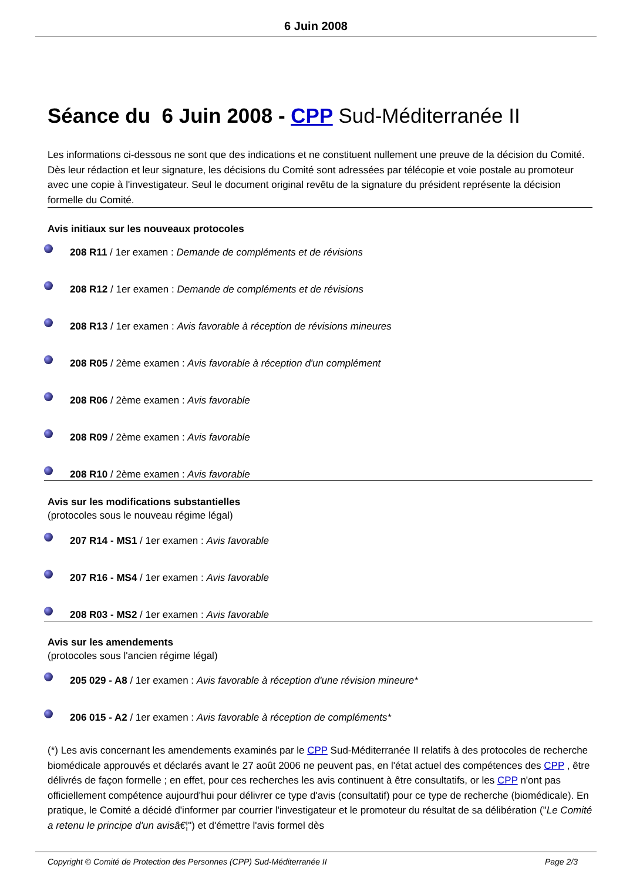6 Juin 2008
Séance du 6 Juin 2008 - CPP Sud-Méditerranée II
Les informations ci-dessous ne sont que des indications et ne constituent nullement une preuve de la décision du Comité. Dès leur rédaction et leur signature, les décisions du Comité sont adressées par télécopie et voie postale au promoteur avec une copie à l'investigateur. Seul le document original revêtu de la signature du président représente la décision formelle du Comité.
Avis initiaux sur les nouveaux protocoles
208 R11 / 1er examen : Demande de compléments et de révisions
208 R12 / 1er examen : Demande de compléments et de révisions
208 R13 / 1er examen : Avis favorable à réception de révisions mineures
208 R05 / 2ème examen : Avis favorable à réception d'un complément
208 R06 / 2ème examen : Avis favorable
208 R09 / 2ème examen : Avis favorable
208 R10 / 2ème examen : Avis favorable
Avis sur les modifications substantielles
(protocoles sous le nouveau régime légal)
207 R14 - MS1 / 1er examen : Avis favorable
207 R16 - MS4 / 1er examen : Avis favorable
208 R03 - MS2 / 1er examen : Avis favorable
Avis sur les amendements
(protocoles sous l'ancien régime légal)
205 029 - A8 / 1er examen : Avis favorable à réception d'une révision mineure*
206 015 - A2 / 1er examen : Avis favorable à réception de compléments*
(*) Les avis concernant les amendements examinés par le CPP Sud-Méditerranée II relatifs à des protocoles de recherche biomédicale approuvés et déclarés avant le 27 août 2006 ne peuvent pas, en l'état actuel des compétences des CPP , être délivrés de façon formelle ; en effet, pour ces recherches les avis continuent à être consultatifs, or les CPP n'ont pas officiellement compétence aujourd'hui pour délivrer ce type d'avis (consultatif) pour ce type de recherche (biomédicale). En pratique, le Comité a décidé d'informer par courrier l'investigateur et le promoteur du résultat de sa délibération ("Le Comité a retenu le principe d'un avisâ€¦") et d'émettre l'avis formel dès
Copyright © Comité de Protection des Personnes (CPP) Sud-Méditerranée II Page 2/3